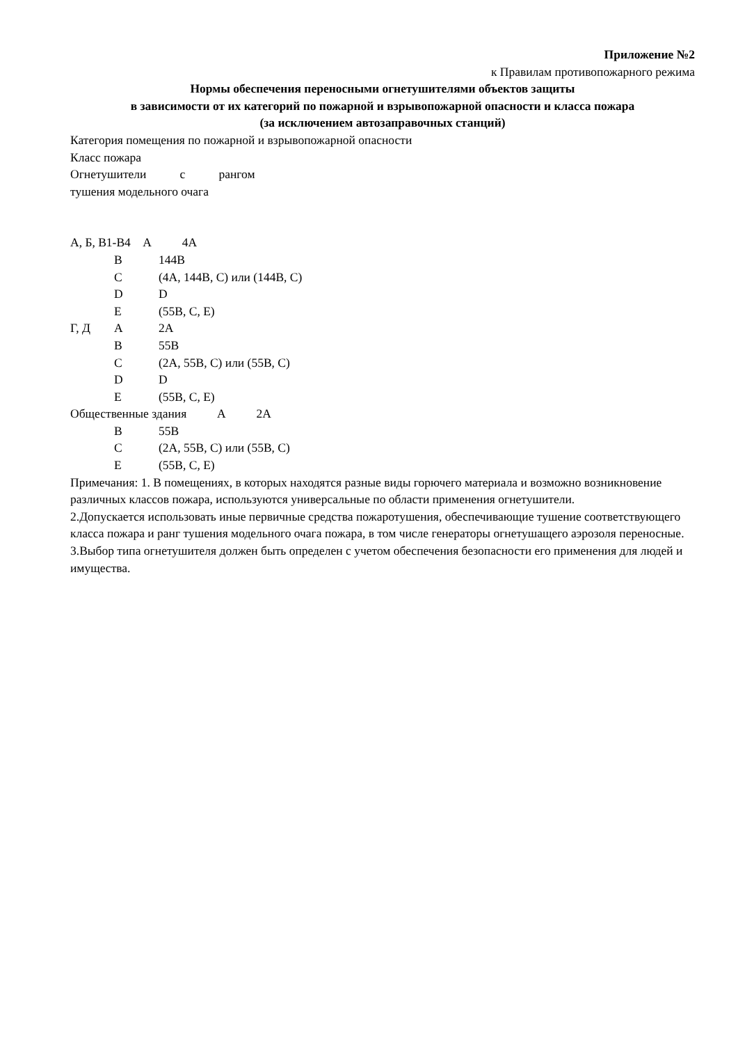Приложение №2
к Правилам противопожарного режима
Нормы обеспечения переносными огнетушителями объектов защиты
в зависимости от их категорий по пожарной и взрывопожарной опасности и класса пожара
(за исключением автозаправочных станций)
Категория помещения по пожарной и взрывопожарной опасности
Класс пожара
Огнетушители с рангом
тушения модельного очага
А, Б, В1-В4 А 4А
В 144В
С (4А, 144В, С) или (144В, С)
D D
Е (55В, С, Е)
Г, Д А 2А
В 55В
С (2А, 55В, С) или (55В, С)
D D
Е (55В, С, Е)
Общественные здания А 2А
В 55В
С (2А, 55В, С) или (55В, С)
Е (55В, С, Е)
Примечания: 1. В помещениях, в которых находятся разные виды горючего материала и возможно возникновение различных классов пожара, используются универсальные по области применения огнетушители.
2.Допускается использовать иные первичные средства пожаротушения, обеспечивающие тушение соответствующего класса пожара и ранг тушения модельного очага пожара, в том числе генераторы огнетушащего аэрозоля переносные.
3.Выбор типа огнетушителя должен быть определен с учетом обеспечения безопасности его применения для людей и имущества.